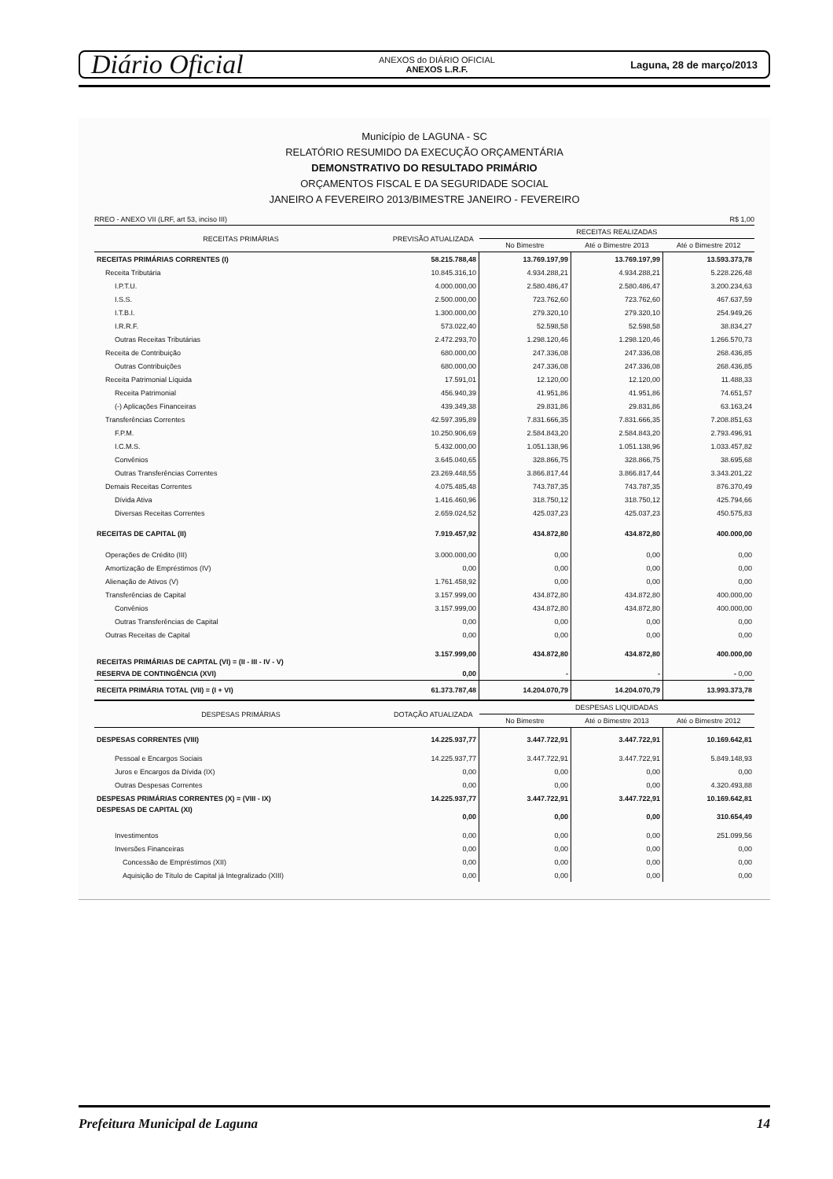Diário Oficial ANEXOS do DIÁRIO OFICIAL
ANEXOS L.R.F. Laguna, 28 de março/2013
Município de LAGUNA - SC
RELATÓRIO RESUMIDO DA EXECUÇÃO ORÇAMENTÁRIA
DEMONSTRATIVO DO RESULTADO PRIMÁRIO
ORÇAMENTOS FISCAL E DA SEGURIDADE SOCIAL
JANEIRO A FEVEREIRO 2013/BIMESTRE JANEIRO - FEVEREIRO
RREO - ANEXO VII (LRF, art 53, inciso III) R$ 1,00
| RECEITAS PRIMÁRIAS | PREVISÃO ATUALIZADA | RECEITAS REALIZADAS | | |
| --- | --- | --- | --- | --- |
| | | No Bimestre | Até o Bimestre 2013 | Até o Bimestre 2012 |
| RECEITAS PRIMÁRIAS CORRENTES (I) | 58.215.788,48 | 13.769.197,99 | 13.769.197,99 | 13.593.373,78 |
| Receita Tributária | 10.845.316,10 | 4.934.288,21 | 4.934.288,21 | 5.228.226,48 |
| I.P.T.U. | 4.000.000,00 | 2.580.486,47 | 2.580.486,47 | 3.200.234,63 |
| I.S.S. | 2.500.000,00 | 723.762,60 | 723.762,60 | 467.637,59 |
| I.T.B.I. | 1.300.000,00 | 279.320,10 | 279.320,10 | 254.949,26 |
| I.R.R.F. | 573.022,40 | 52.598,58 | 52.598,58 | 38.834,27 |
| Outras Receitas Tributárias | 2.472.293,70 | 1.298.120,46 | 1.298.120,46 | 1.266.570,73 |
| Receita de Contribuição | 680.000,00 | 247.336,08 | 247.336,08 | 268.436,85 |
| Outras Contribuições | 680.000,00 | 247.336,08 | 247.336,08 | 268.436,85 |
| Receita Patrimonial Líquida | 17.591,01 | 12.120,00 | 12.120,00 | 11.488,33 |
| Receita Patrimonial | 456.940,39 | 41.951,86 | 41.951,86 | 74.651,57 |
| (-) Aplicações Financeiras | 439.349,38 | 29.831,86 | 29.831,86 | 63.163,24 |
| Transferências Correntes | 42.597.395,89 | 7.831.666,35 | 7.831.666,35 | 7.208.851,63 |
| F.P.M. | 10.250.906,69 | 2.584.843,20 | 2.584.843,20 | 2.793.496,91 |
| I.C.M.S. | 5.432.000,00 | 1.051.138,96 | 1.051.138,96 | 1.033.457,82 |
| Convênios | 3.645.040,65 | 328.866,75 | 328.866,75 | 38.695,68 |
| Outras Transferências Correntes | 23.269.448,55 | 3.866.817,44 | 3.866.817,44 | 3.343.201,22 |
| Demais Receitas Correntes | 4.075.485,48 | 743.787,35 | 743.787,35 | 876.370,49 |
| Dívida Ativa | 1.416.460,96 | 318.750,12 | 318.750,12 | 425.794,66 |
| Diversas Receitas Correntes | 2.659.024,52 | 425.037,23 | 425.037,23 | 450.575,83 |
| RECEITAS DE CAPITAL (II) | 7.919.457,92 | 434.872,80 | 434.872,80 | 400.000,00 |
| Operações de Crédito (III) | 3.000.000,00 | 0,00 | 0,00 | 0,00 |
| Amortização de Empréstimos (IV) | 0,00 | 0,00 | 0,00 | 0,00 |
| Alienação de Ativos (V) | 1.761.458,92 | 0,00 | 0,00 | 0,00 |
| Transferências de Capital | 3.157.999,00 | 434.872,80 | 434.872,80 | 400.000,00 |
| Convênios | 3.157.999,00 | 434.872,80 | 434.872,80 | 400.000,00 |
| Outras Transferências de Capital | 0,00 | 0,00 | 0,00 | 0,00 |
| Outras Receitas de Capital | 0,00 | 0,00 | 0,00 | 0,00 |
| RECEITAS PRIMÁRIAS DE CAPITAL (VI) = (II - III - IV - V) | 3.157.999,00 | 434.872,80 | 434.872,80 | 400.000,00 |
| RESERVA DE CONTINGÊNCIA (XVI) | 0,00 | - | - | - 0,00 |
| RECEITA PRIMÁRIA TOTAL (VII) = (I + VI) | 61.373.787,48 | 14.204.070,79 | 14.204.070,79 | 13.993.373,78 |
| DESPESAS PRIMÁRIAS | DOTAÇÃO ATUALIZADA | DESPESAS LIQUIDADAS | | |
| | | No Bimestre | Até o Bimestre 2013 | Até o Bimestre 2012 |
| DESPESAS CORRENTES (VIII) | 14.225.937,77 | 3.447.722,91 | 3.447.722,91 | 10.169.642,81 |
| Pessoal e Encargos Sociais | 14.225.937,77 | 3.447.722,91 | 3.447.722,91 | 5.849.148,93 |
| Juros e Encargos da Dívida (IX) | 0,00 | 0,00 | 0,00 | 0,00 |
| Outras Despesas Correntes | 0,00 | 0,00 | 0,00 | 4.320.493,88 |
| DESPESAS PRIMÁRIAS CORRENTES (X) = (VIII - IX) | 14.225.937,77 | 3.447.722,91 | 3.447.722,91 | 10.169.642,81 |
| DESPESAS DE CAPITAL (XI) | 0,00 | 0,00 | 0,00 | 310.654,49 |
| Investimentos | 0,00 | 0,00 | 0,00 | 251.099,56 |
| Inversões Financeiras | 0,00 | 0,00 | 0,00 | 0,00 |
| Concessão de Empréstimos (XII) | 0,00 | 0,00 | 0,00 | 0,00 |
| Aquisição de Título de Capital já Integralizado (XIII) | 0,00 | 0,00 | 0,00 | 0,00 |
Prefeitura Municipal de Laguna 14